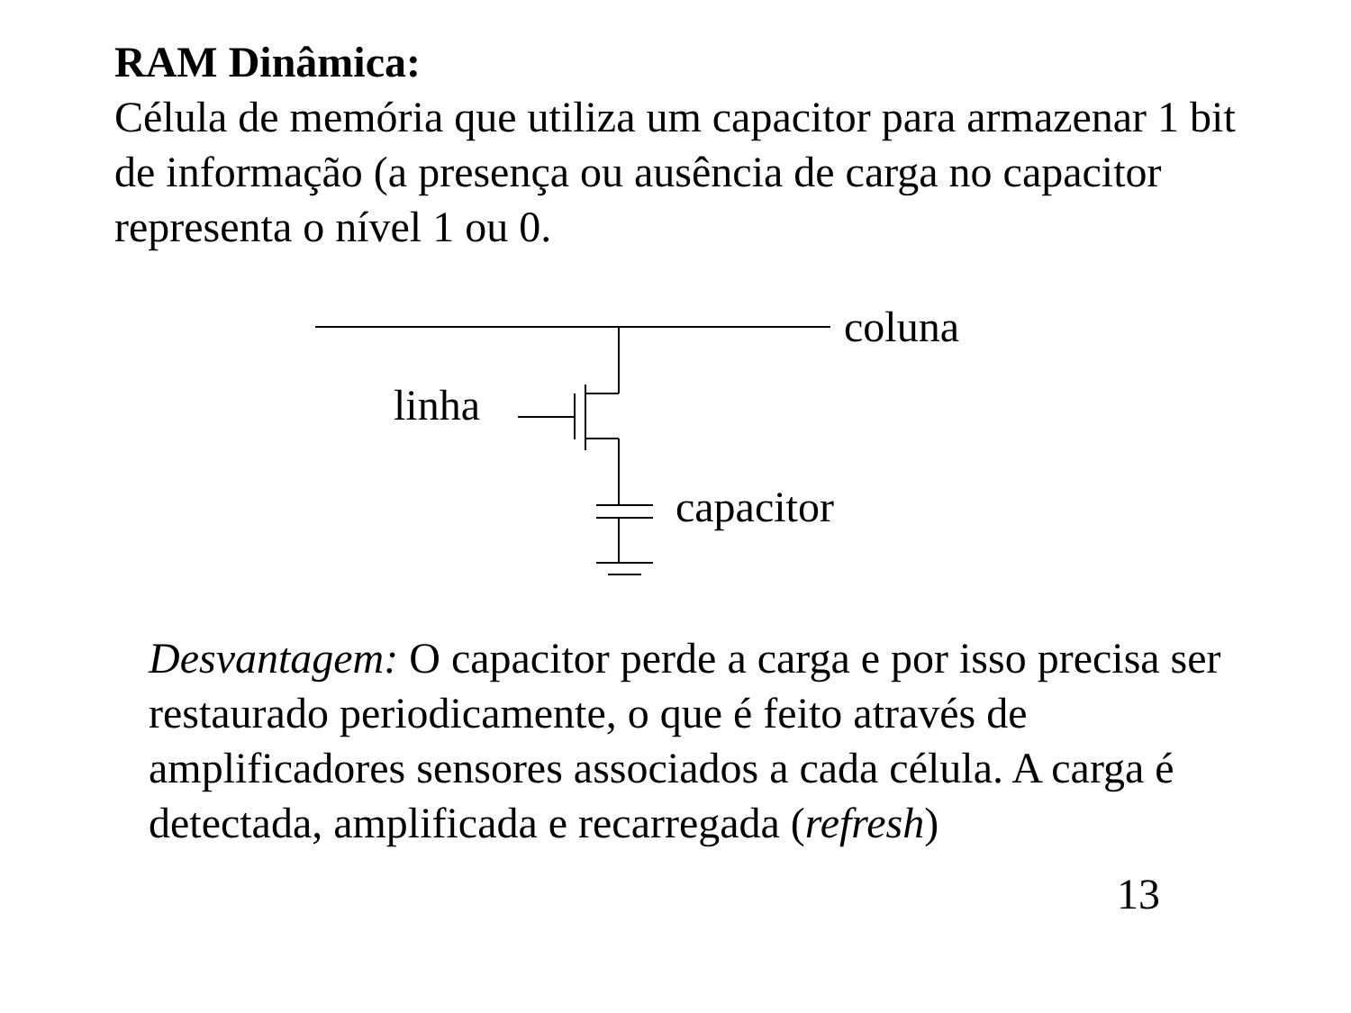RAM Dinâmica:
Célula de memória que utiliza um capacitor para armazenar 1 bit de informação (a presença ou ausência de carga no capacitor representa o nível 1 ou 0.
coluna
linha
capacitor
Desvantagem: O capacitor perde a carga e por isso precisa ser restaurado periodicamente, o que é feito através de amplificadores sensores associados a cada célula. A carga é detectada, amplificada e recarregada (refresh)
13